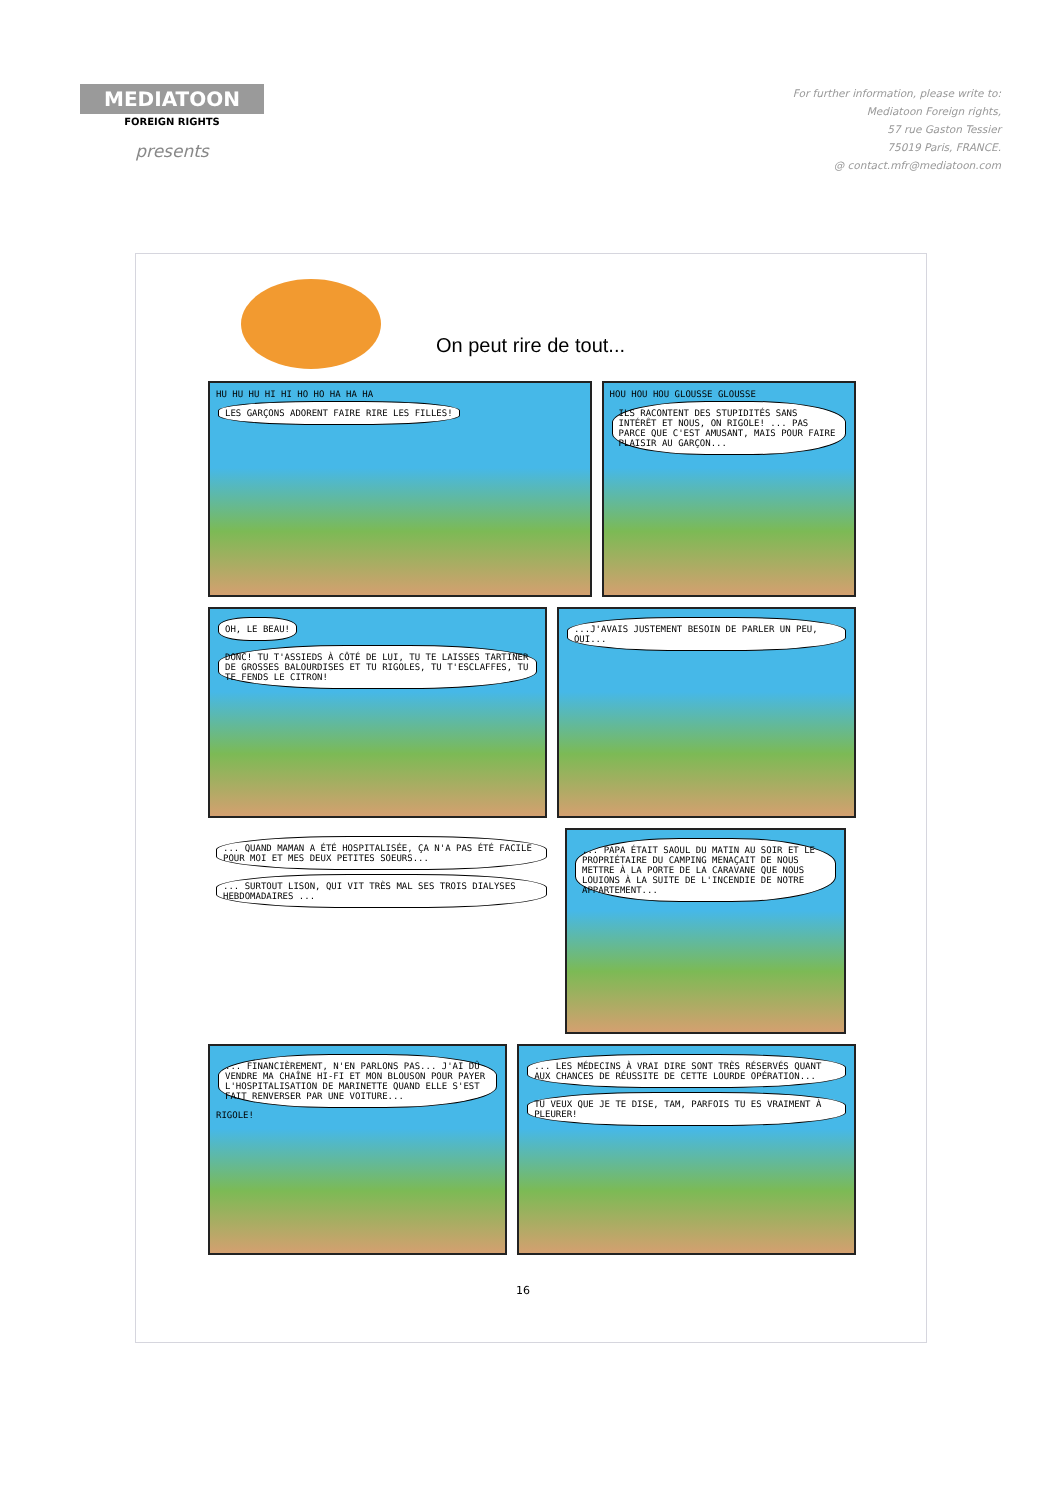MEDIATOON
FOREIGN RIGHTS
presents
For further information, please write to:
Mediatoon Foreign rights,
57 rue Gaston Tessier
75019 Paris, FRANCE.
@ contact.mfr@mediatoon.com
On peut rire de tout...
HU HU HU HI HI HO HO HA HA HA
LES GARÇONS ADORENT FAIRE RIRE LES FILLES!
HOU HOU HOU GLOUSSE GLOUSSE
ILS RACONTENT DES STUPIDITÉS SANS INTÉRÊT ET NOUS, ON RIGOLE! ... PAS PARCE QUE C'EST AMUSANT, MAIS POUR FAIRE PLAISIR AU GARÇON...
OH, LE BEAU! DONC! TU T'ASSIEDS À CÔTÉ DE LUI, TU TE LAISSES TARTINER DE GROSSES BALOURDISES ET TU RIGOLES, TU T'ESCLAFFES, TU TE FENDS LE CITRON!
...J'AVAIS JUSTEMENT BESOIN DE PARLER UN PEU, OUI...
... QUAND MAMAN A ÉTÉ HOSPITALISÉE, ÇA N'A PAS ÉTÉ FACILE POUR MOI ET MES DEUX PETITES SOEURS... ... SURTOUT LISON, QUI VIT TRÈS MAL SES TROIS DIALYSES HEBDOMADAIRES ...
... PAPA ÉTAIT SAOUL DU MATIN AU SOIR ET LE PROPRIÉTAIRE DU CAMPING MENAÇAIT DE NOUS METTRE À LA PORTE DE LA CARAVANE QUE NOUS LOUIONS À LA SUITE DE L'INCENDIE DE NOTRE APPARTEMENT...
... FINANCIÈREMENT, N'EN PARLONS PAS... J'AI DÛ VENDRE MA CHAÎNE HI-FI ET MON BLOUSON POUR PAYER L'HOSPITALISATION DE MARINETTE QUAND ELLE S'EST FAIT RENVERSER PAR UNE VOITURE... RIGOLE!
... LES MÉDECINS À VRAI DIRE SONT TRÈS RÉSERVÉS QUANT AUX CHANCES DE RÉUSSITE DE CETTE LOURDE OPÉRATION... TU VEUX QUE JE TE DISE, TAM, PARFOIS TU ES VRAIMENT À PLEURER!
16